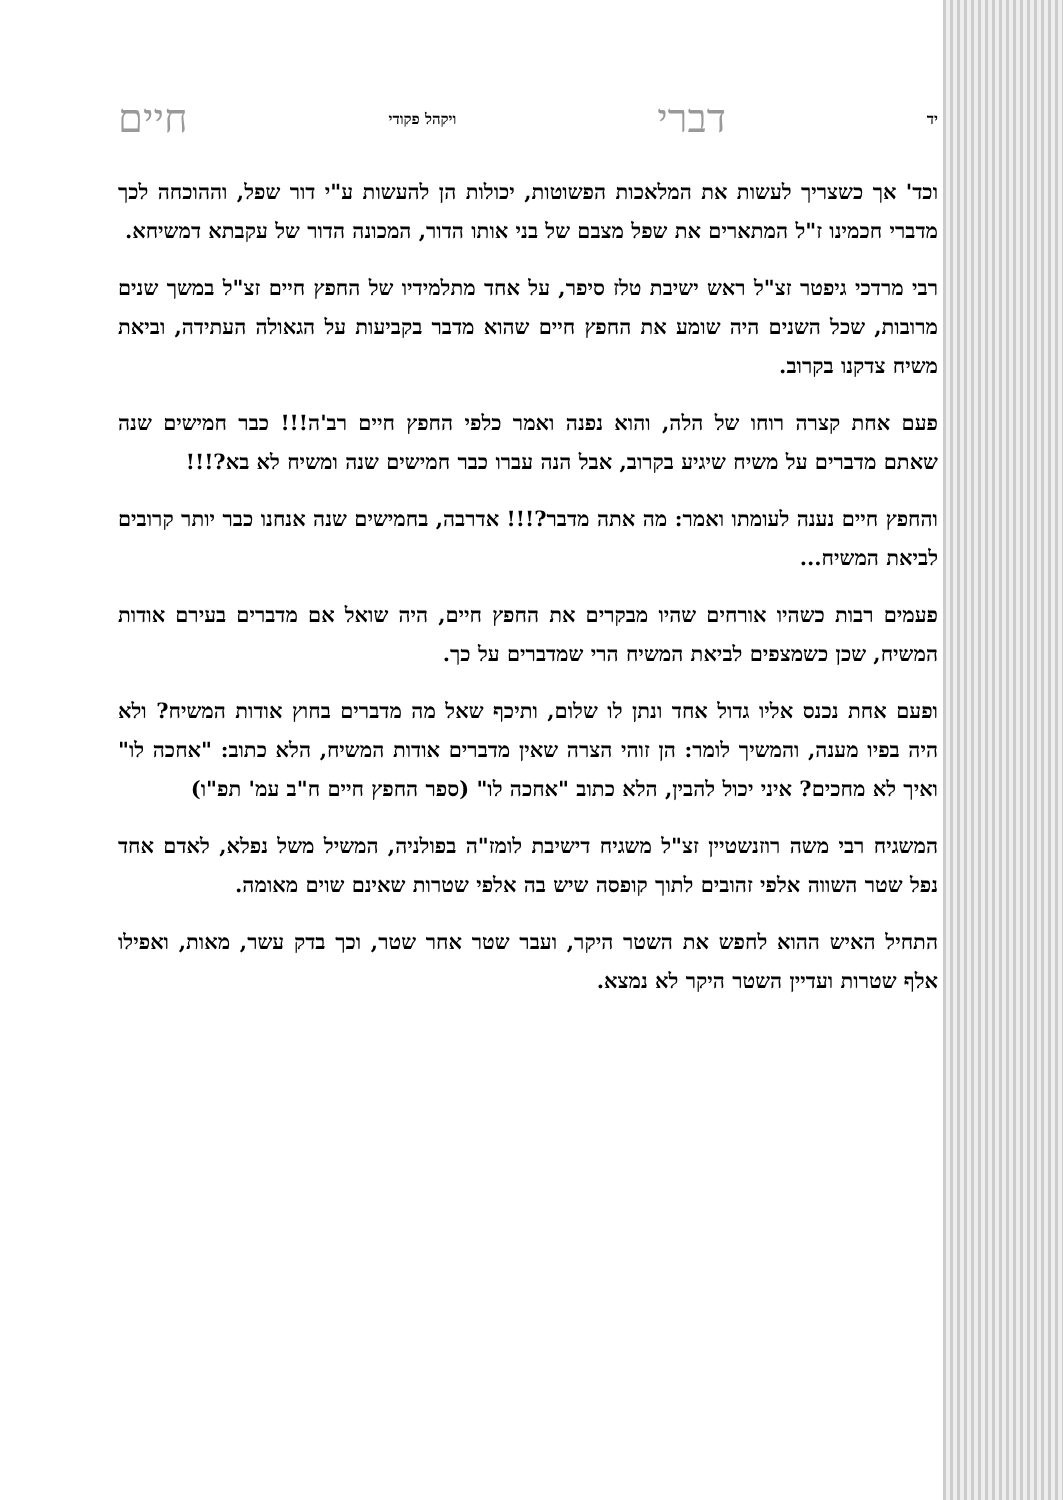יד דברי ויקהל פקודי חיים
וכד' אך כשצריך לעשות את המלאכות הפשוטות, יכולות הן להעשות ע"י דור שפל, וההוכחה לכך מדברי חכמינו ז"ל המתארים את שפל מצבם של בני אותו הדור, המכונה הדור של עקבתא דמשיחא.
רבי מרדכי גיפטר זצ"ל ראש ישיבת טלז סיפר, על אחד מתלמידיו של החפץ חיים זצ"ל במשך שנים מרובות, שכל השנים היה שומע את החפץ חיים שהוא מדבר בקביעות על הגאולה העתידה, וביאת משיח צדקנו בקרוב.
פעם אחת קצרה רוחו של הלה, והוא נפנה ואמר כלפי החפץ חיים רב'ה!!! כבר חמישים שנה שאתם מדברים על משיח שיגיע בקרוב, אבל הנה עברו כבר חמישים שנה ומשיח לא בא?!!!
והחפץ חיים נענה לעומתו ואמר: מה אתה מדבר?!!! אדרבה, בחמישים שנה אנחנו כבר יותר קרובים לביאת המשיח...
פעמים רבות כשהיו אורחים שהיו מבקרים את החפץ חיים, היה שואל אם מדברים בעירם אודות המשיח, שכן כשמצפים לביאת המשיח הרי שמדברים על כך.
ופעם אחת נכנס אליו גדול אחד ונתן לו שלום, ותיכף שאל מה מדברים בחוץ אודות המשיח? ולא היה בפיו מענה, והמשיך לומר: הן זוהי הצרה שאין מדברים אודות המשיח, הלא כתוב: "אחכה לו" ואיך לא מחכים? איני יכול להבין, הלא כתוב "אחכה לו" (ספר החפץ חיים ח"ב עמ' תפ"ו)
המשגיח רבי משה רוזנשטיין זצ"ל משגיח דישיבת לומז"ה בפולניה, המשיל משל נפלא, לאדם אחד נפל שטר השווה אלפי זהובים לתוך קופסה שיש בה אלפי שטרות שאינם שוים מאומה.
התחיל האיש ההוא לחפש את השטר היקר, ועבר שטר אחר שטר, וכך בדק עשר, מאות, ואפילו אלף שטרות ועדיין השטר היקר לא נמצא.